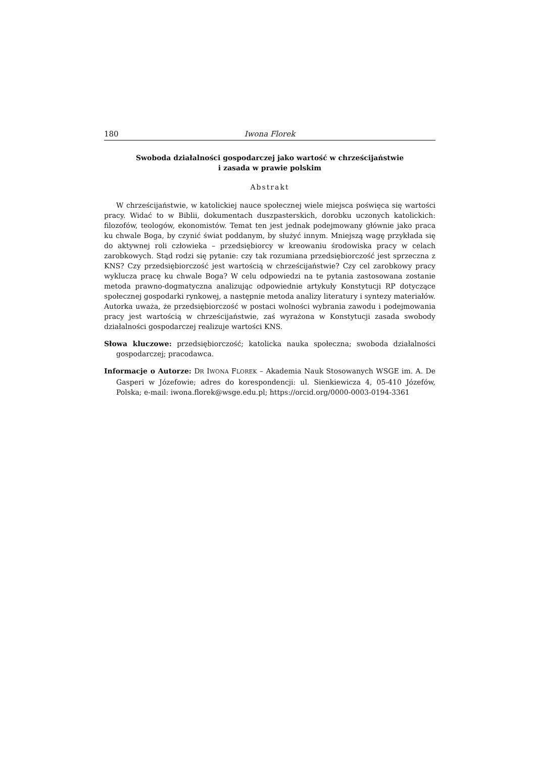180 Iwona Florek
Swoboda działalności gospodarczej jako wartość w chrześcijaństwie
i zasada w prawie polskim
Abstrakt
W chrześcijaństwie, w katolickiej nauce społecznej wiele miejsca poświęca się wartości pracy. Widać to w Biblii, dokumentach duszpasterskich, dorobku uczonych katolickich: filozofów, teologów, ekonomistów. Temat ten jest jednak podejmowany głównie jako praca ku chwale Boga, by czynić świat poddanym, by służyć innym. Mniejszą wagę przykłada się do aktywnej roli człowieka – przedsiębiorcy w kreowaniu środowiska pracy w celach zarobkowych. Stąd rodzi się pytanie: czy tak rozumiana przedsiębiorczość jest sprzeczna z KNS? Czy przedsiębiorczość jest wartością w chrześcijaństwie? Czy cel zarobkowy pracy wyklucza pracę ku chwale Boga? W celu odpowiedzi na te pytania zastosowana zostanie metoda prawno-dogmatyczna analizując odpowiednie artykuły Konstytucji RP dotyczące społecznej gospodarki rynkowej, a następnie metoda analizy literatury i syntezy materiałów. Autorka uważa, że przedsiębiorczość w postaci wolności wybrania zawodu i podejmowania pracy jest wartością w chrześcijaństwie, zaś wyrażona w Konstytucji zasada swobody działalności gospodarczej realizuje wartości KNS.
Słowa kluczowe: przedsiębiorczość; katolicka nauka społeczna; swoboda działalności gospodarczej; pracodawca.
Informacje o Autorze: DR IWONA FLOREK – Akademia Nauk Stosowanych WSGE im. A. De Gasperi w Józefowie; adres do korespondencji: ul. Sienkiewicza 4, 05-410 Józefów, Polska; e-mail: iwona.florek@wsge.edu.pl; https://orcid.org/0000-0003-0194-3361